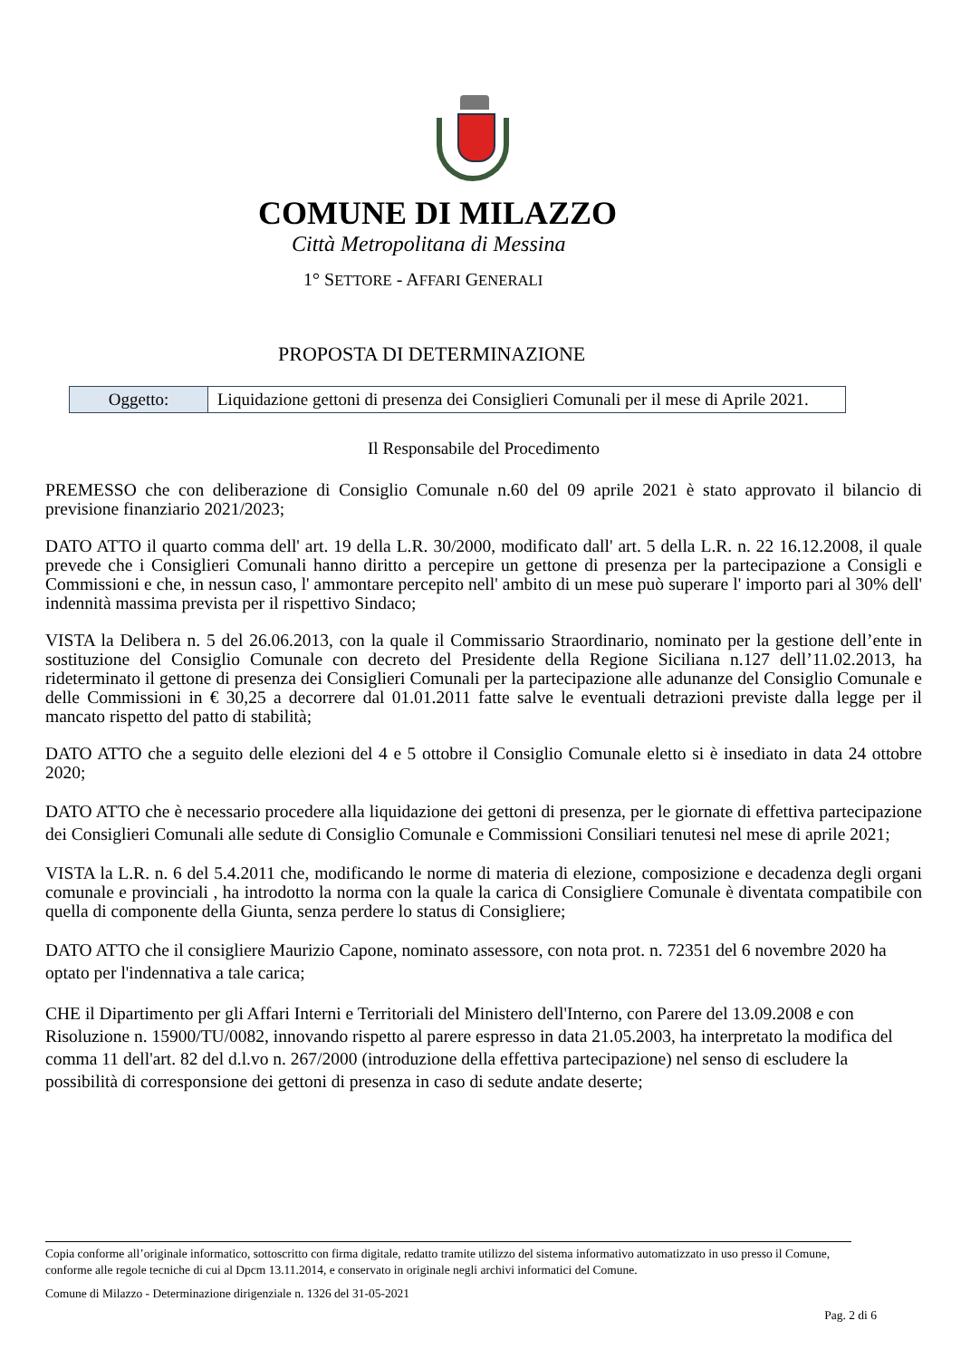COMUNE DI MILAZZO
Città Metropolitana di Messina
1° SETTORE - AFFARI GENERALI
PROPOSTA DI DETERMINAZIONE
| Oggetto: | Liquidazione gettoni di presenza dei Consiglieri Comunali per il mese di Aprile 2021. |
Il Responsabile del Procedimento
PREMESSO che con deliberazione di Consiglio Comunale n.60 del 09 aprile 2021 è stato approvato il bilancio di previsione finanziario 2021/2023;
DATO ATTO il quarto comma dell' art. 19 della L.R. 30/2000, modificato dall' art. 5 della L.R. n. 22 16.12.2008, il quale prevede che i Consiglieri Comunali hanno diritto a percepire un gettone di presenza per la partecipazione a Consigli e Commissioni e che, in nessun caso, l' ammontare percepito nell' ambito di un mese può superare l' importo pari al 30% dell' indennità massima prevista per il rispettivo Sindaco;
VISTA la Delibera n. 5 del 26.06.2013, con la quale il Commissario Straordinario, nominato per la gestione dell’ente in sostituzione del Consiglio Comunale con decreto del Presidente della Regione Siciliana n.127 dell’11.02.2013, ha rideterminato il gettone di presenza dei Consiglieri Comunali per la partecipazione alle adunanze del Consiglio Comunale e delle Commissioni in € 30,25 a decorrere dal 01.01.2011 fatte salve le eventuali detrazioni previste dalla legge per il mancato rispetto del patto di stabilità;
DATO ATTO che a seguito delle elezioni del 4 e 5 ottobre il Consiglio Comunale eletto si è insediato in data 24 ottobre 2020;
DATO ATTO che è necessario procedere alla liquidazione dei gettoni di presenza, per le giornate di effettiva partecipazione dei Consiglieri Comunali alle sedute di Consiglio Comunale e Commissioni Consiliari tenutesi nel mese di aprile 2021;
VISTA la L.R. n. 6 del 5.4.2011 che, modificando le norme di materia di elezione, composizione e decadenza degli organi comunale e provinciali , ha introdotto la norma con la quale la carica di Consigliere Comunale è diventata compatibile con quella di componente della Giunta, senza perdere lo status di Consigliere;
DATO ATTO che il consigliere Maurizio Capone, nominato assessore, con nota prot. n. 72351 del 6 novembre 2020 ha optato per l'indennativa a tale carica;
CHE il Dipartimento per gli Affari Interni e Territoriali del Ministero dell'Interno, con Parere del 13.09.2008 e con Risoluzione n. 15900/TU/0082, innovando rispetto al parere espresso in data 21.05.2003, ha interpretato la modifica del comma 11 dell'art. 82 del d.l.vo n. 267/2000 (introduzione della effettiva partecipazione) nel senso di escludere la possibilità di corresponsione dei gettoni di presenza in caso di sedute andate deserte;
Copia conforme all’originale informatico, sottoscritto con firma digitale, redatto tramite utilizzo del sistema informativo automatizzato in uso presso il Comune, conforme alle regole tecniche di cui al Dpcm 13.11.2014, e conservato in originale negli archivi informatici del Comune.
Comune di Milazzo - Determinazione dirigenziale n. 1326 del 31-05-2021
Pag. 2 di 6